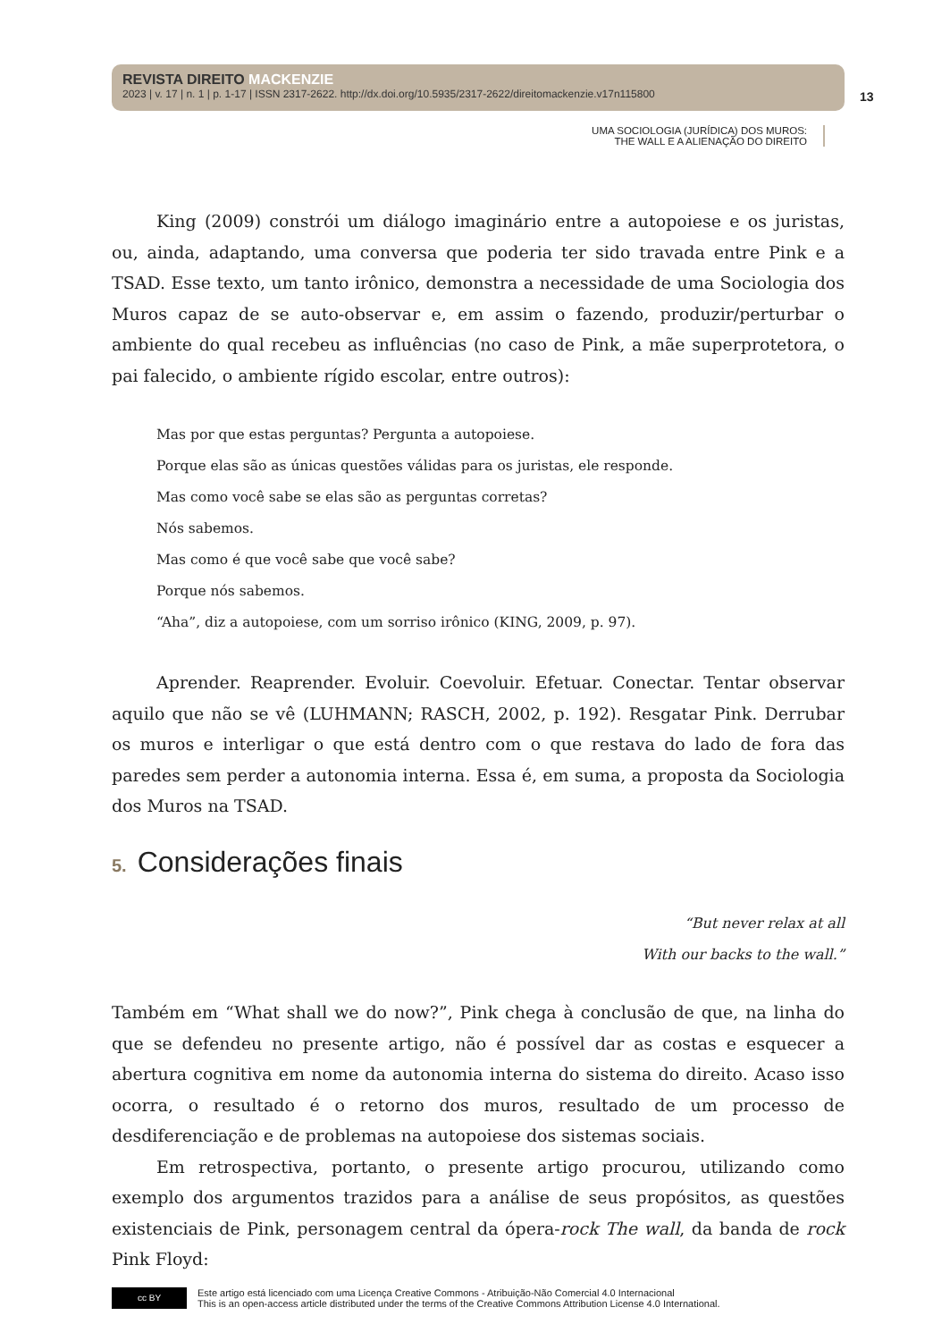REVISTA DIREITO MACKENZIE
2023 | v. 17 | n. 1 | p. 1-17 | ISSN 2317-2622. http://dx.doi.org/10.5935/2317-2622/direitomackenzie.v17n115800
13
UMA SOCIOLOGIA (JURÍDICA) DOS MUROS:
THE WALL E A ALIENAÇÃO DO DIREITO
King (2009) constrói um diálogo imaginário entre a autopoiese e os juristas, ou, ainda, adaptando, uma conversa que poderia ter sido travada entre Pink e a TSAD. Esse texto, um tanto irônico, demonstra a necessidade de uma Sociologia dos Muros capaz de se auto-observar e, em assim o fazendo, produzir/perturbar o ambiente do qual recebeu as influências (no caso de Pink, a mãe superprotetora, o pai falecido, o ambiente rígido escolar, entre outros):
Mas por que estas perguntas? Pergunta a autopoiese.
Porque elas são as únicas questões válidas para os juristas, ele responde.
Mas como você sabe se elas são as perguntas corretas?
Nós sabemos.
Mas como é que você sabe que você sabe?
Porque nós sabemos.
“Aha”, diz a autopoiese, com um sorriso irônico (KING, 2009, p. 97).
Aprender. Reaprender. Evoluir. Coevoluir. Efetuar. Conectar. Tentar observar aquilo que não se vê (LUHMANN; RASCH, 2002, p. 192). Resgatar Pink. Derrubar os muros e interligar o que está dentro com o que restava do lado de fora das paredes sem perder a autonomia interna. Essa é, em suma, a proposta da Sociologia dos Muros na TSAD.
5. Considerações finais
“But never relax at all
With our backs to the wall.”
Também em “What shall we do now?”, Pink chega à conclusão de que, na linha do que se defendeu no presente artigo, não é possível dar as costas e esquecer a abertura cognitiva em nome da autonomia interna do sistema do direito. Acaso isso ocorra, o resultado é o retorno dos muros, resultado de um processo de desdiferenciação e de problemas na autopoiese dos sistemas sociais.
Em retrospectiva, portanto, o presente artigo procurou, utilizando como exemplo dos argumentos trazidos para a análise de seus propósitos, as questões existenciais de Pink, personagem central da ópera-rock The wall, da banda de rock Pink Floyd:
cc BY
Este artigo está licenciado com uma Licença Creative Commons - Atribuição-Não Comercial 4.0 Internacional
This is an open-access article distributed under the terms of the Creative Commons Attribution License 4.0 International.